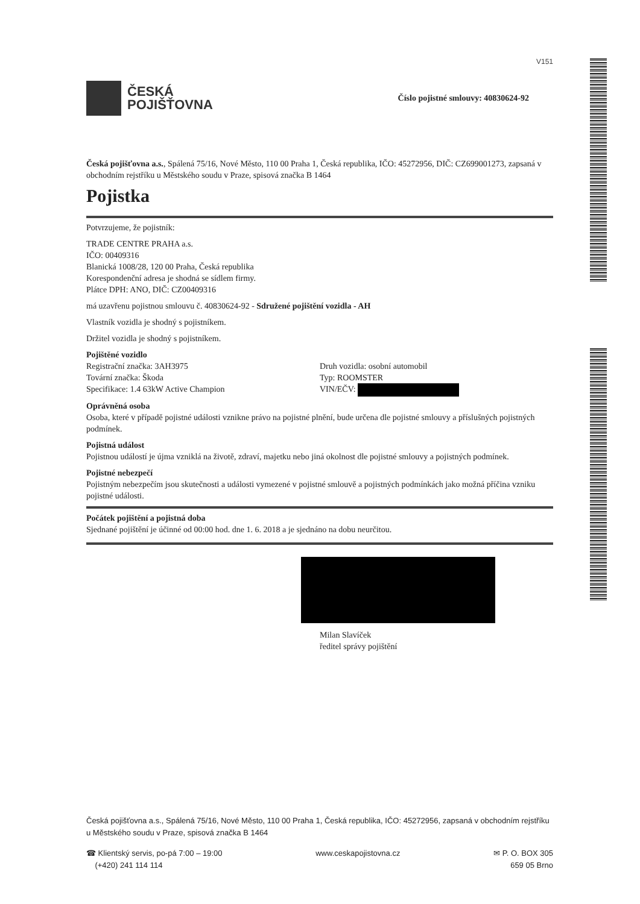V151
ČESKÁ
POJIŠŤOVNA
Číslo pojistné smlouvy: 40830624-92
Česká pojišťovna a.s., Spálená 75/16, Nové Město, 110 00 Praha 1, Česká republika, IČO: 45272956, DIČ: CZ699001273, zapsaná v obchodním rejstříku u Městského soudu v Praze, spisová značka B 1464
Pojistka
Potvrzujeme, že pojistník:
TRADE CENTRE PRAHA a.s.
IČO: 00409316
Blanická 1008/28, 120 00 Praha, Česká republika
Korespondenční adresa je shodná se sídlem firmy.
Plátce DPH: ANO, DIČ: CZ00409316
má uzavřenu pojistnou smlouvu č. 40830624-92 - Sdružené pojištění vozidla - AH
Vlastník vozidla je shodný s pojistníkem.
Držitel vozidla je shodný s pojistníkem.
Pojištěné vozidlo
Registrační značka: 3AH3975
Tovární značka: Škoda
Specifikace: 1.4 63kW Active Champion
Druh vozidla: osobní automobil
Typ: ROOMSTER
VIN/EČV:
Oprávněná osoba
Osoba, které v případě pojistné události vznikne právo na pojistné plnění, bude určena dle pojistné smlouvy a příslušných pojistných podmínek.
Pojistná událost
Pojistnou událostí je újma vzniklá na životě, zdraví, majetku nebo jiná okolnost dle pojistné smlouvy a pojistných podmínek.
Pojistné nebezpečí
Pojistným nebezpečím jsou skutečnosti a události vymezené v pojistné smlouvě a pojistných podmínkách jako možná příčina vzniku pojistné události.
Počátek pojištění a pojistná doba
Sjednané pojištění je účinné od 00:00 hod. dne 1. 6. 2018 a je sjednáno na dobu neurčitou.
Milan Slavíček
ředitel správy pojištění
Česká pojišťovna a.s., Spálená 75/16, Nové Město, 110 00 Praha 1, Česká republika, IČO: 45272956, zapsaná v obchodním rejstříku u Městského soudu v Praze, spisová značka B 1464
☎ Klientský servis, po-pá 7:00 – 19:00
(+420) 241 114 114
www.ceskapojistovna.cz ✉ P. O. BOX 305
659 05 Brno